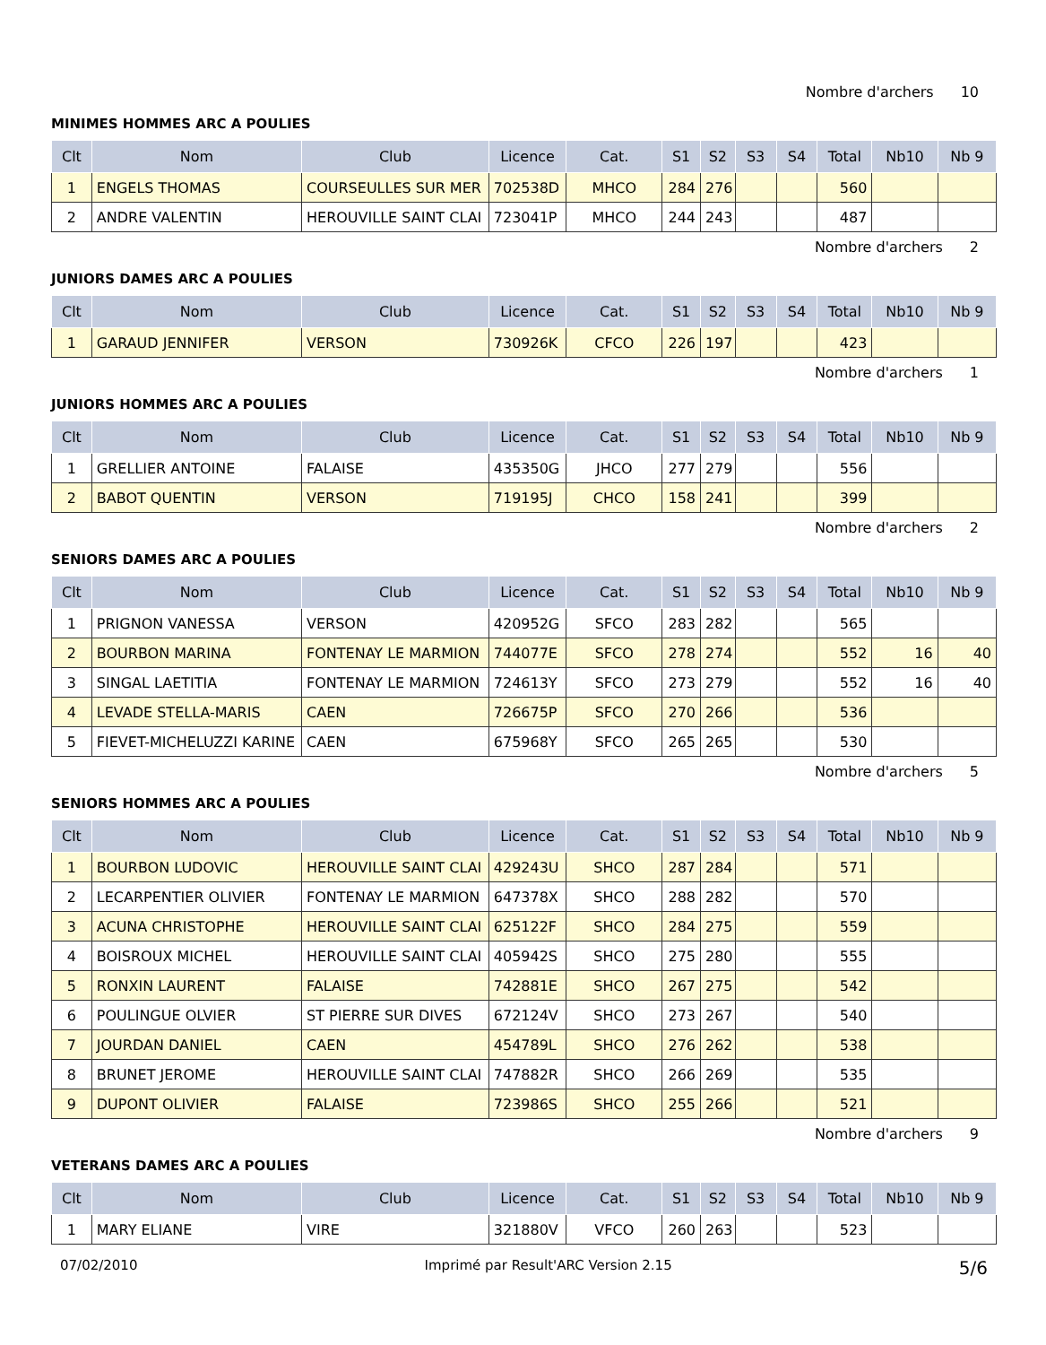Nombre d'archers 10
MINIMES HOMMES ARC A POULIES
| Clt | Nom | Club | Licence | Cat. | S1 | S2 | S3 | S4 | Total | Nb10 | Nb 9 |
| --- | --- | --- | --- | --- | --- | --- | --- | --- | --- | --- | --- |
| 1 | ENGELS THOMAS | COURSEULLES SUR MER | 702538D | MHCO | 284 | 276 | | | 560 | | |
| 2 | ANDRE VALENTIN | HEROUVILLE SAINT CLAI | 723041P | MHCO | 244 | 243 | | | 487 | | |
Nombre d'archers 2
JUNIORS DAMES ARC A POULIES
| Clt | Nom | Club | Licence | Cat. | S1 | S2 | S3 | S4 | Total | Nb10 | Nb 9 |
| --- | --- | --- | --- | --- | --- | --- | --- | --- | --- | --- | --- |
| 1 | GARAUD JENNIFER | VERSON | 730926K | CFCO | 226 | 197 | | | 423 | | |
Nombre d'archers 1
JUNIORS HOMMES ARC A POULIES
| Clt | Nom | Club | Licence | Cat. | S1 | S2 | S3 | S4 | Total | Nb10 | Nb 9 |
| --- | --- | --- | --- | --- | --- | --- | --- | --- | --- | --- | --- |
| 1 | GRELLIER ANTOINE | FALAISE | 435350G | JHCO | 277 | 279 | | | 556 | | |
| 2 | BABOT QUENTIN | VERSON | 719195J | CHCO | 158 | 241 | | | 399 | | |
Nombre d'archers 2
SENIORS DAMES ARC A POULIES
| Clt | Nom | Club | Licence | Cat. | S1 | S2 | S3 | S4 | Total | Nb10 | Nb 9 |
| --- | --- | --- | --- | --- | --- | --- | --- | --- | --- | --- | --- |
| 1 | PRIGNON VANESSA | VERSON | 420952G | SFCO | 283 | 282 | | | 565 | | |
| 2 | BOURBON MARINA | FONTENAY LE MARMION | 744077E | SFCO | 278 | 274 | | | 552 | 16 | 40 |
| 3 | SINGAL LAETITIA | FONTENAY LE MARMION | 724613Y | SFCO | 273 | 279 | | | 552 | 16 | 40 |
| 4 | LEVADE STELLA-MARIS | CAEN | 726675P | SFCO | 270 | 266 | | | 536 | | |
| 5 | FIEVET-MICHELUZZI KARINE | CAEN | 675968Y | SFCO | 265 | 265 | | | 530 | | |
Nombre d'archers 5
SENIORS HOMMES ARC A POULIES
| Clt | Nom | Club | Licence | Cat. | S1 | S2 | S3 | S4 | Total | Nb10 | Nb 9 |
| --- | --- | --- | --- | --- | --- | --- | --- | --- | --- | --- | --- |
| 1 | BOURBON LUDOVIC | HEROUVILLE SAINT CLAI | 429243U | SHCO | 287 | 284 | | | 571 | | |
| 2 | LECARPENTIER OLIVIER | FONTENAY LE MARMION | 647378X | SHCO | 288 | 282 | | | 570 | | |
| 3 | ACUNA CHRISTOPHE | HEROUVILLE SAINT CLAI | 625122F | SHCO | 284 | 275 | | | 559 | | |
| 4 | BOISROUX MICHEL | HEROUVILLE SAINT CLAI | 405942S | SHCO | 275 | 280 | | | 555 | | |
| 5 | RONXIN LAURENT | FALAISE | 742881E | SHCO | 267 | 275 | | | 542 | | |
| 6 | POULINGUE OLVIER | ST PIERRE SUR DIVES | 672124V | SHCO | 273 | 267 | | | 540 | | |
| 7 | JOURDAN DANIEL | CAEN | 454789L | SHCO | 276 | 262 | | | 538 | | |
| 8 | BRUNET JEROME | HEROUVILLE SAINT CLAI | 747882R | SHCO | 266 | 269 | | | 535 | | |
| 9 | DUPONT OLIVIER | FALAISE | 723986S | SHCO | 255 | 266 | | | 521 | | |
Nombre d'archers 9
VETERANS DAMES ARC A POULIES
| Clt | Nom | Club | Licence | Cat. | S1 | S2 | S3 | S4 | Total | Nb10 | Nb 9 |
| --- | --- | --- | --- | --- | --- | --- | --- | --- | --- | --- | --- |
| 1 | MARY ELIANE | VIRE | 321880V | VFCO | 260 | 263 | | | 523 | | |
07/02/2010 Imprimé par Result'ARC Version 2.15 5/6